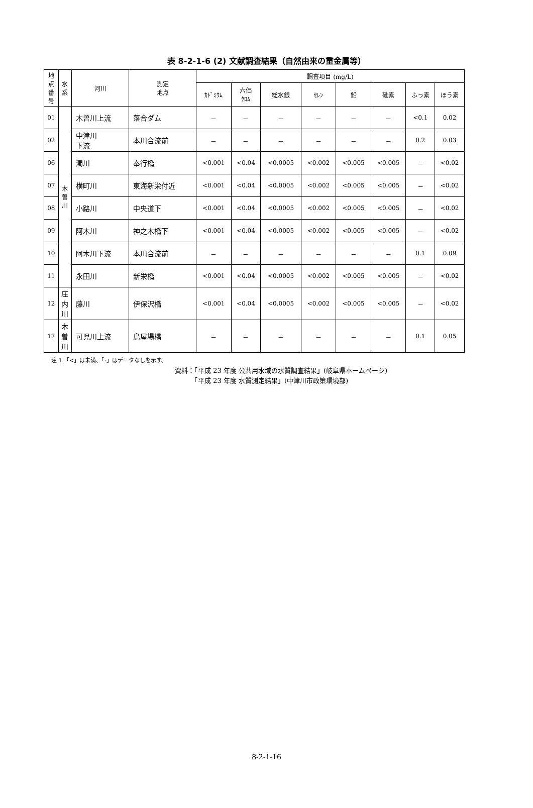表 8-2-1-6 (2) 文献調査結果（自然由来の重金属等）
| 地 点 番 号 | 水 系 | 河川 | 測定 地点 | 調査項目 (mg/L) | | | | | | | |
| --- | --- | --- | --- | --- | --- | --- | --- | --- | --- | --- | --- |
| | | | | ｶﾄﾞﾐｳﾑ | 六価 ｸﾛﾑ | 総水銀 | ｾﾚﾝ | 鉛 | 砒素 | ふっ素 | ほう素 |
| 01 | 木 曽 川 | 木曽川上流 | 落合ダム | － | － | － | － | － | － | <0.1 | 0.02 |
| 02 | | 中津川 下流 | 本川合流前 | － | － | － | － | － | － | 0.2 | 0.03 |
| 06 | | 濁川 | 奉行橋 | <0.001 | <0.04 | <0.0005 | <0.002 | <0.005 | <0.005 | － | <0.02 |
| 07 | | 横町川 | 東海新栄付近 | <0.001 | <0.04 | <0.0005 | <0.002 | <0.005 | <0.005 | － | <0.02 |
| 08 | | 小路川 | 中央道下 | <0.001 | <0.04 | <0.0005 | <0.002 | <0.005 | <0.005 | － | <0.02 |
| 09 | | 阿木川 | 神之木橋下 | <0.001 | <0.04 | <0.0005 | <0.002 | <0.005 | <0.005 | － | <0.02 |
| 10 | | 阿木川下流 | 本川合流前 | － | － | － | － | － | － | 0.1 | 0.09 |
| 11 | | 永田川 | 新栄橋 | <0.001 | <0.04 | <0.0005 | <0.002 | <0.005 | <0.005 | － | <0.02 |
| 12 | 庄 内 川 | 藤川 | 伊保沢橋 | <0.001 | <0.04 | <0.0005 | <0.002 | <0.005 | <0.005 | － | <0.02 |
| 17 | 木 曽 川 | 可児川上流 | 鳥屋場橋 | － | － | － | － | － | － | 0.1 | 0.05 |
注 1.「<」は未満、「-」はデータなしを示す。
資料：「平成 23 年度 公共用水域の水質調査結果」(岐阜県ホームページ)
　　　「平成 23 年度 水質測定結果」(中津川市政策環境部)
8-2-1-16